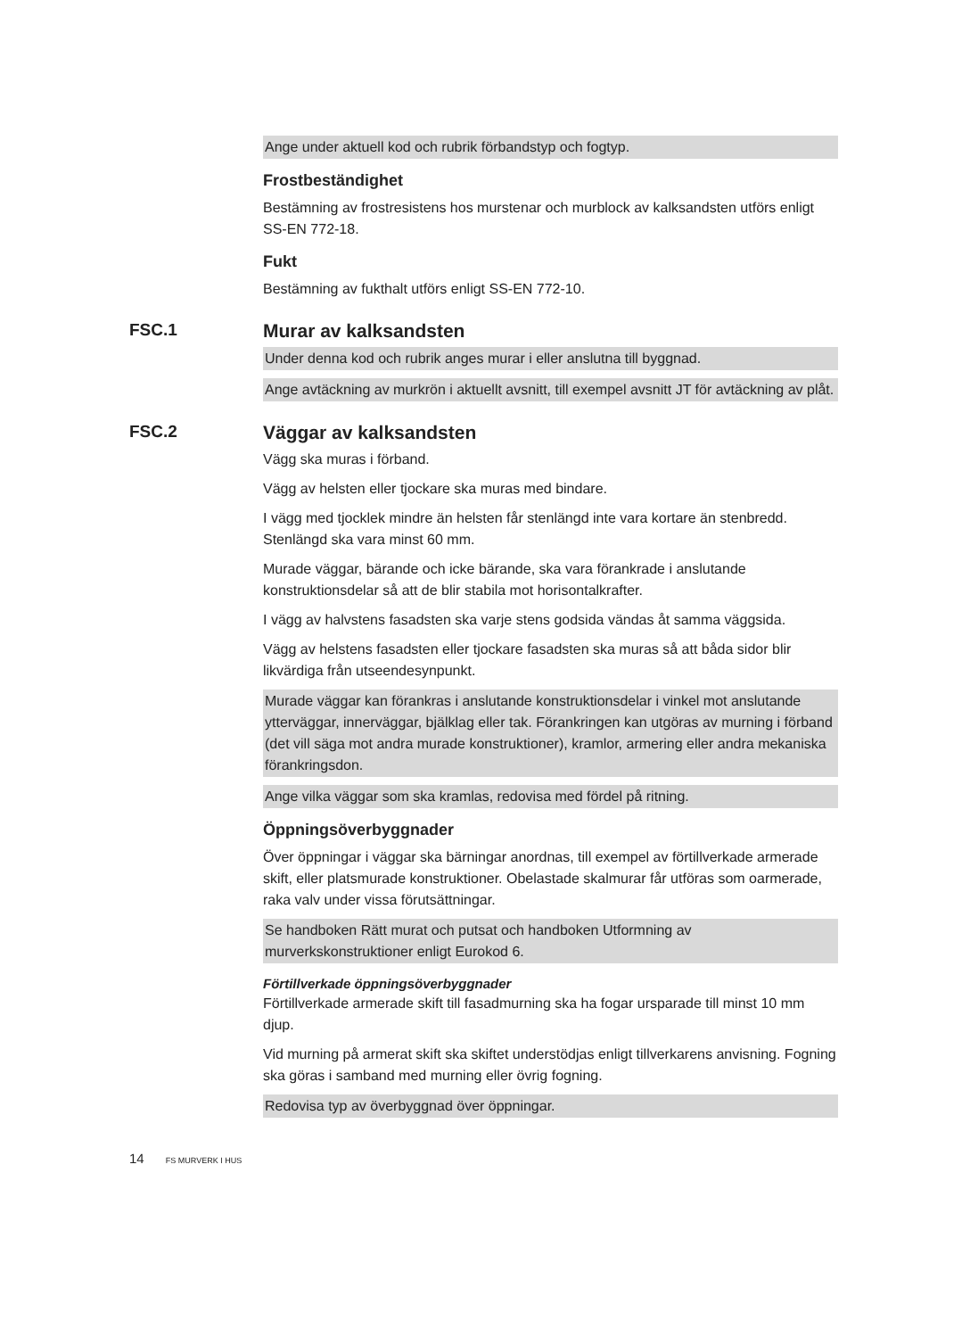Ange under aktuell kod och rubrik förbandstyp och fogtyp.
Frostbeständighet
Bestämning av frostresistens hos murstenar och murblock av kalksandsten utförs enligt SS-EN 772-18.
Fukt
Bestämning av fukthalt utförs enligt SS-EN 772-10.
FSC.1 Murar av kalksandsten
Under denna kod och rubrik anges murar i eller anslutna till byggnad.
Ange avtäckning av murkrön i aktuellt avsnitt, till exempel avsnitt JT för avtäckning av plåt.
FSC.2 Väggar av kalksandsten
Vägg ska muras i förband.
Vägg av helsten eller tjockare ska muras med bindare.
I vägg med tjocklek mindre än helsten får stenlängd inte vara kortare än stenbredd. Stenlängd ska vara minst 60 mm.
Murade väggar, bärande och icke bärande, ska vara förankrade i anslutande konstruktionsdelar så att de blir stabila mot horisontalkrafter.
I vägg av halvstens fasadsten ska varje stens godsida vändas åt samma väggsida.
Vägg av helstens fasadsten eller tjockare fasadsten ska muras så att båda sidor blir likvärdiga från utseendesynpunkt.
Murade väggar kan förankras i anslutande konstruktionsdelar i vinkel mot anslutande ytterväggar, innerväggar, bjälklag eller tak. Förankringen kan utgöras av murning i förband (det vill säga mot andra murade konstruktioner), kramlor, armering eller andra mekaniska förankringsdon.
Ange vilka väggar som ska kramlas, redovisa med fördel på ritning.
Öppningsöverbyggnader
Över öppningar i väggar ska bärningar anordnas, till exempel av förtillverkade armerade skift, eller platsmurade konstruktioner. Obelastade skalmurar får utföras som oarmerade, raka valv under vissa förutsättningar.
Se handboken Rätt murat och putsat och handboken Utformning av murverkskonstruktioner enligt Eurokod 6.
Förtillverkade öppningsöverbyggnader
Förtillverkade armerade skift till fasadmurning ska ha fogar ursparade till minst 10 mm djup.
Vid murning på armerat skift ska skiftet understödjas enligt tillverkarens anvisning. Fogning ska göras i samband med murning eller övrig fogning.
Redovisa typ av överbyggnad över öppningar.
14 FS MURVERK I HUS